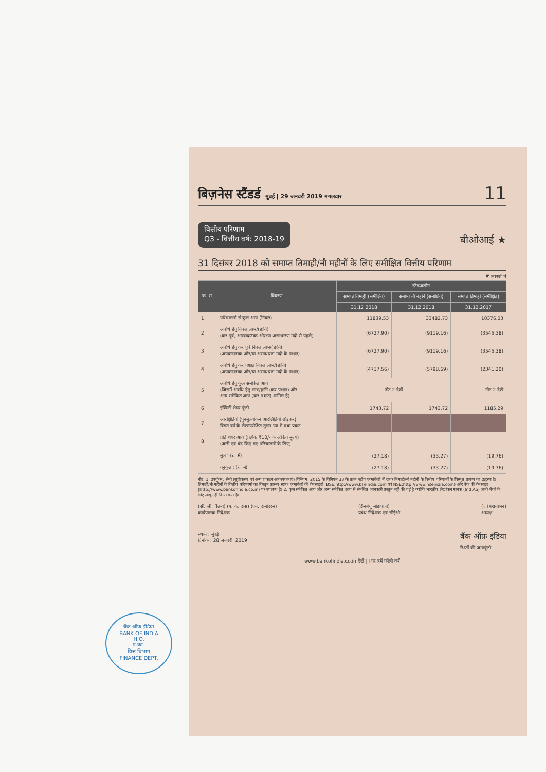बिज़नेस स्टैंडर्ड मुंबई | 29 जनवरी 2019 मंगलवार 11
वित्तीय परिणाम
Q3 - वित्तीय वर्ष: 2018-19
बीओआई ★
31 दिसंबर 2018 को समाप्त तिमाही/नौ महीनों के लिए समीक्षित वित्तीय परिणाम
₹ लाखों में
| क्र. सं. | विवरण | स्टैंडअलोन | | |
| --- | --- | --- | --- | --- |
| | | समाप्त तिमाही (समीक्षित) | समाप्त नौ महीने (समीक्षित) | समाप्त तिमाही (समीक्षित) |
| | | 31.12.2018 | 31.12.2018 | 31.12.2017 |
| 1 | परिचालनों से कुल आय (निवल) | 11839.53 | 33482.73 | 10376.03 |
| 2 | अवधि हेतु निवल लाभ/(हानि) (कर पूर्व, अपवादात्मक और/या असाधारण मदों से पहले) | (6727.90) | (9119.16) | (3545.38) |
| 3 | अवधि हेतु कर पूर्व निवल लाभ/(हानि) (अपवादात्मक और/या असाधारण मदों के पश्चात) | (6727.90) | (9119.16) | (3545.38) |
| 4 | अवधि हेतु कर पश्चात निवल लाभ/(हानि) (अपवादात्मक और/या असाधारण मदों के पश्चात) | (4737.56) | (5798.69) | (2341.20) |
| 5 | अवधि हेतु कुल समेकित आय (जिसमें अवधि हेतु लाभ/हानि (कर पश्चात) और अन्य समेकित आय (कर पश्चात) शामिल है) | नोट 2 देखें | | नोट 2 देखें |
| 6 | इक्विटी शेयर पूंजी | 1743.72 | 1743.72 | 1185.29 |
| 7 | आरक्षितियां (पुनर्मूल्यांकन आरक्षितियां छोड़कर) विगत वर्ष के लेखापरीक्षित तुलन पत्र में यथा प्रकट | | | |
| 8 | प्रति शेयर आय (प्रत्येक ₹10/- के अंकित मूल्य) (जारी एवं बंद किए गए परिचालनों के लिए) | | | |
| | मूल : (रु. में) | (27.18) | (33.27) | (19.76) |
| | तनुकृत : (रु. में) | (27.18) | (33.27) | (19.76) |
नोट: 1. उपर्युक्त, सेबी (सूचीकरण एवं अन्य प्रकटन आवश्यकताएं) विनियम, 2015 के विनियम 33 के तहत स्टॉक एक्सचेंजों में दायर तिमाही/नौ महीनों के वित्तीय परिणामों के विस्तृत प्रारूप का उद्धरण है। तिमाही/नौ महीनों के वित्तीय परिणामों का विस्तृत प्रारूप स्टॉक एक्सचेंजों की वेबसाइटों (BSE:http://www.bseindia.com एवं NSE:http://www.nseindia.com) और बैंक की वेबसाइट (http://www.bankofindia.co.in) पर उपलब्ध है। 2. कुल समेकित आय और अन्य समेकित आय से संबंधित जानकारी प्रस्तुत नहीं की गई है क्योंकि भारतीय लेखांकन मानक (Ind AS) अभी बैंकों के लिए लागू नहीं किया गया है।
(सी. जी. चैतन्य) (ए. के. दास) (एन. दामोदरन)
कार्यपालक निदेशक (दीनबंधु मोहापात्रा)
प्रबंध निदेशक एवं सीईओ (जी पद्मनाभन)
अध्यक्ष
स्थान : मुंबई
दिनांक : 28 जनवरी, 2019 बैंक ऑफ़ इंडिया
रिश्तों की जमापूंजी
www.bankofindia.co.in देखें | f पर हमें फॉलो करें
बैंक ऑफ इंडिया
BANK OF INDIA
H.O.
प्र.का.
वित्त विभाग
FINANCE DEPT.